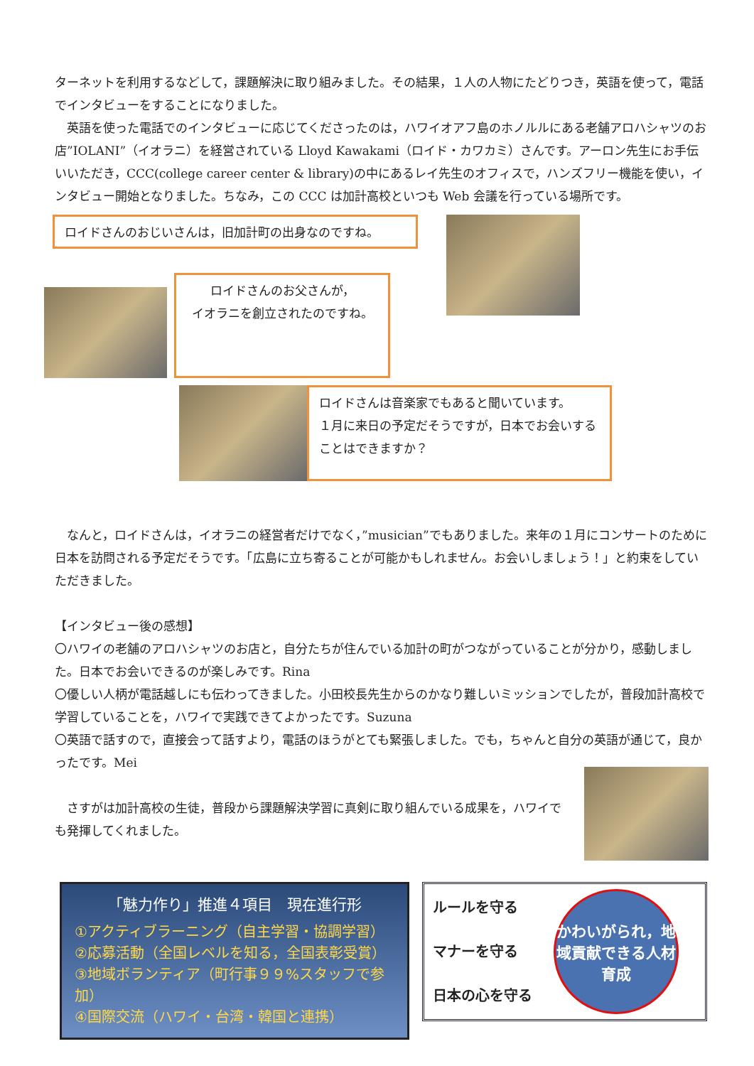ターネットを利用するなどして，課題解決に取り組みました。その結果，１人の人物にたどりつき，英語を使って，電話でインタビューをすることになりました。
　英語を使った電話でのインタビューに応じてくださったのは，ハワイオアフ島のホノルルにある老舗アロハシャツのお店”IOLANI”（イオラニ）を経営されている Lloyd Kawakami（ロイド・カワカミ）さんです。アーロン先生にお手伝いいただき，CCC(college career center & library)の中にあるレイ先生のオフィスで，ハンズフリー機能を使い，インタビュー開始となりました。ちなみ，この CCC は加計高校といつも Web 会議を行っている場所です。
ロイドさんのおじいさんは，旧加計町の出身なのですね。
ロイドさんのお父さんが，
イオラニを創立されたのですね。
ロイドさんは音楽家でもあると聞いています。
１月に来日の予定だそうですが，日本でお会いすることはできますか？
　なんと，ロイドさんは，イオラニの経営者だけでなく，”musician”でもありました。来年の１月にコンサートのために日本を訪問される予定だそうです。「広島に立ち寄ることが可能かもしれません。お会いしましょう！」と約束をしていただきました。
【インタビュー後の感想】
〇ハワイの老舗のアロハシャツのお店と，自分たちが住んでいる加計の町がつながっていることが分かり，感動しました。日本でお会いできるのが楽しみです。Rina
〇優しい人柄が電話越しにも伝わってきました。小田校長先生からのかなり難しいミッションでしたが，普段加計高校で学習していることを，ハワイで実践できてよかったです。Suzuna
〇英語で話すので，直接会って話すより，電話のほうがとても緊張しました。でも，ちゃんと自分の英語が通じて，良かったです。Mei
　さすがは加計高校の生徒，普段から課題解決学習に真剣に取り組んでいる成果を，ハワイでも発揮してくれました。
「魅力作り」推進４項目　現在進行形
①アクティブラーニング（自主学習・協調学習）
②応募活動（全国レベルを知る，全国表彰受賞）
③地域ボランティア（町行事９９%スタッフで参加）
④国際交流（ハワイ・台湾・韓国と連携）
ルールを守る
マナーを守る
日本の心を守る
かわいがられ，地域貢献できる人材育成